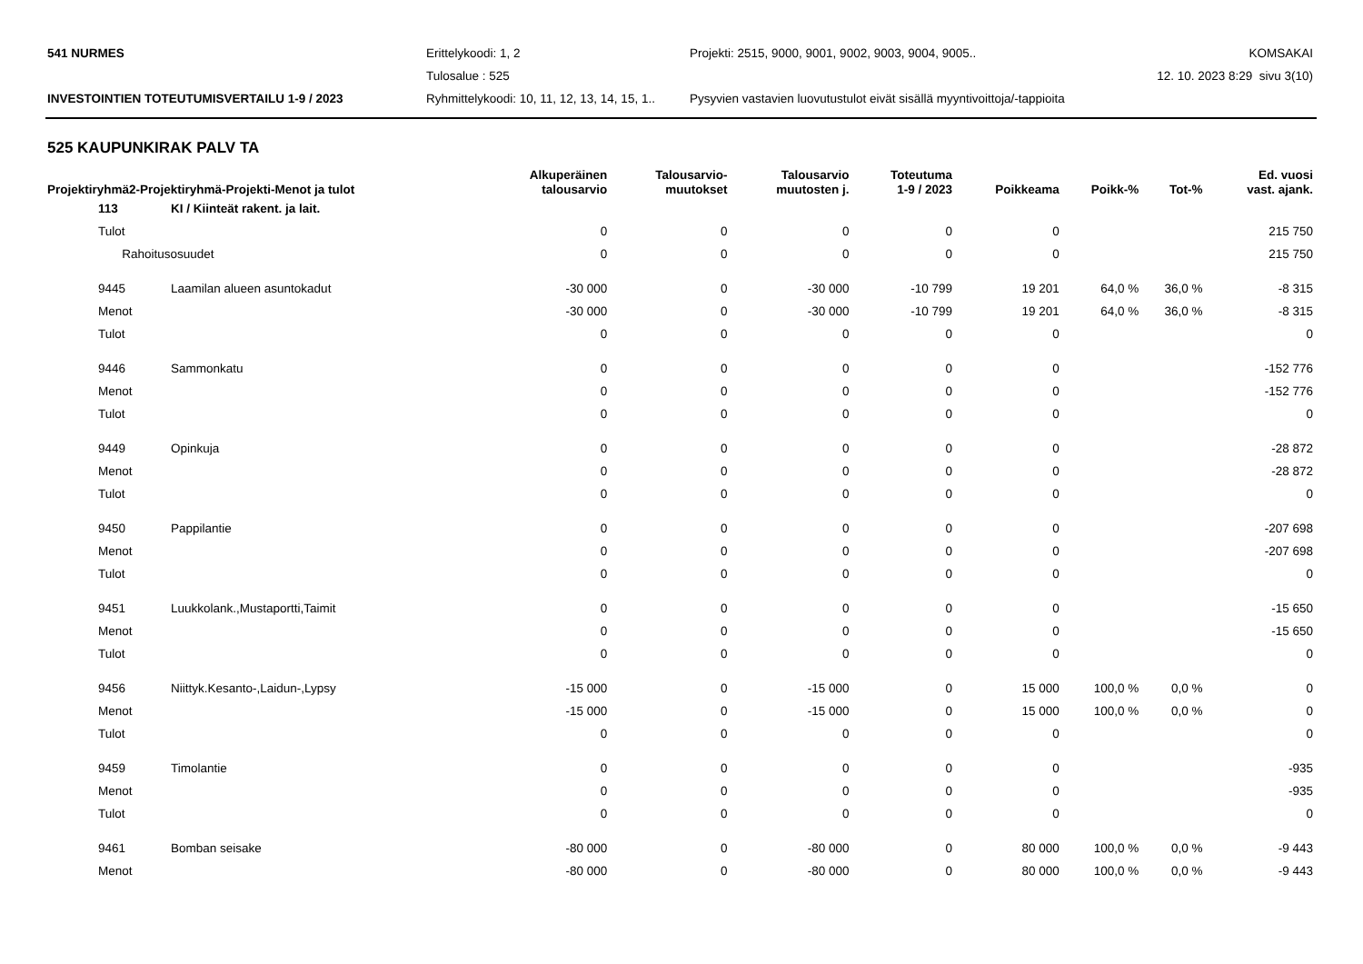541 NURMES
Erittelykoodi: 1, 2
Projekti: 2515, 9000, 9001, 9002, 9003, 9004, 9005..
KOMSAKAI
Tulosalue : 525
12. 10. 2023 8:29 sivu 3(10)
INVESTOINTIEN TOTEUTUMISVERTAILU 1-9 / 2023
Ryhmittelykoodi: 10, 11, 12, 13, 14, 15, 1..
Pysyvien vastavien luovutustulot eivät sisällä myyntivoittoja/-tappioita
525 KAUPUNKIRAK PALV TA
| Projektiryhmä2-Projektiryhmä-Projekti-Menot ja tulot | | | Alkuperäinen talousarvio | Talousarvio- muutokset | Talousarvio muutosten j. | Toteutuma 1-9 / 2023 | Poikkeama | Poikk-% | Tot-% | Ed. vuosi vast. ajank. |
| --- | --- | --- | --- | --- | --- | --- | --- | --- | --- | --- |
| | 113 | KI / Kiinteät rakent. ja lait. | | | | | | | | |
| | Tulot | | 0 | 0 | 0 | 0 | 0 | | | 215 750 |
| | Rahoitusosuudet | | 0 | 0 | 0 | 0 | 0 | | | 215 750 |
| | 9445 | Laamilan alueen asuntokadut | -30 000 | 0 | -30 000 | -10 799 | 19 201 | 64,0 % | 36,0 % | -8 315 |
| | Menot | | -30 000 | 0 | -30 000 | -10 799 | 19 201 | 64,0 % | 36,0 % | -8 315 |
| | Tulot | | 0 | 0 | 0 | 0 | 0 | | | 0 |
| | 9446 | Sammonkatu | 0 | 0 | 0 | 0 | 0 | | | -152 776 |
| | Menot | | 0 | 0 | 0 | 0 | 0 | | | -152 776 |
| | Tulot | | 0 | 0 | 0 | 0 | 0 | | | 0 |
| | 9449 | Opinkuja | 0 | 0 | 0 | 0 | 0 | | | -28 872 |
| | Menot | | 0 | 0 | 0 | 0 | 0 | | | -28 872 |
| | Tulot | | 0 | 0 | 0 | 0 | 0 | | | 0 |
| | 9450 | Pappilantie | 0 | 0 | 0 | 0 | 0 | | | -207 698 |
| | Menot | | 0 | 0 | 0 | 0 | 0 | | | -207 698 |
| | Tulot | | 0 | 0 | 0 | 0 | 0 | | | 0 |
| | 9451 | Luukkolank.,Mustaportti,Taimit | 0 | 0 | 0 | 0 | 0 | | | -15 650 |
| | Menot | | 0 | 0 | 0 | 0 | 0 | | | -15 650 |
| | Tulot | | 0 | 0 | 0 | 0 | 0 | | | 0 |
| | 9456 | Niittyk.Kesanto-,Laidun-,Lypsy | -15 000 | 0 | -15 000 | 0 | 15 000 | 100,0 % | 0,0 % | 0 |
| | Menot | | -15 000 | 0 | -15 000 | 0 | 15 000 | 100,0 % | 0,0 % | 0 |
| | Tulot | | 0 | 0 | 0 | 0 | 0 | | | 0 |
| | 9459 | Timolantie | 0 | 0 | 0 | 0 | 0 | | | -935 |
| | Menot | | 0 | 0 | 0 | 0 | 0 | | | -935 |
| | Tulot | | 0 | 0 | 0 | 0 | 0 | | | 0 |
| | 9461 | Bomban seisake | -80 000 | 0 | -80 000 | 0 | 80 000 | 100,0 % | 0,0 % | -9 443 |
| | Menot | | -80 000 | 0 | -80 000 | 0 | 80 000 | 100,0 % | 0,0 % | -9 443 |